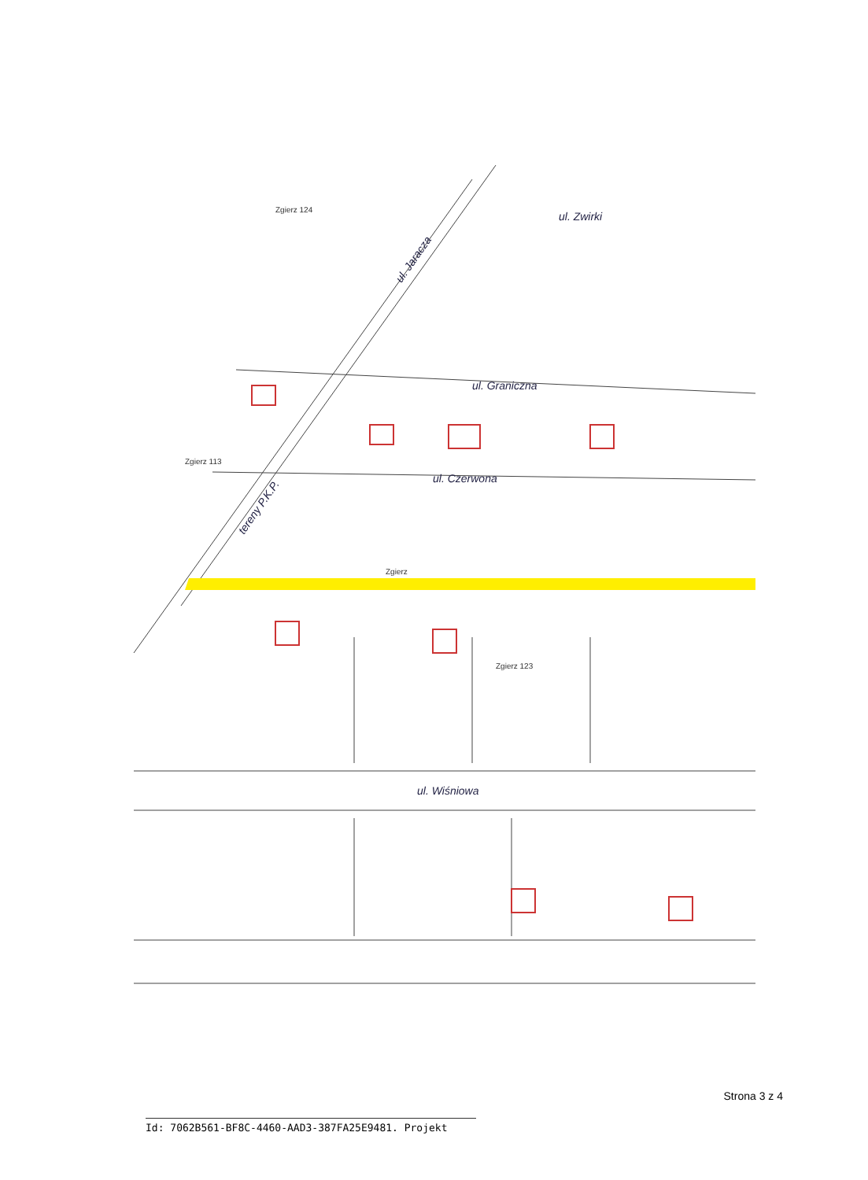ul. Zwirki
ul. Graniczna
ul. Czerwona
ul. Wiśniowa
tereny P.K.P.
ul. Jaracza
Zgierz
Zgierz 123
Zgierz 113
Zgierz 124
Strona 3 z 4
Id: 7062B561-BF8C-4460-AAD3-387FA25E9481. Projekt